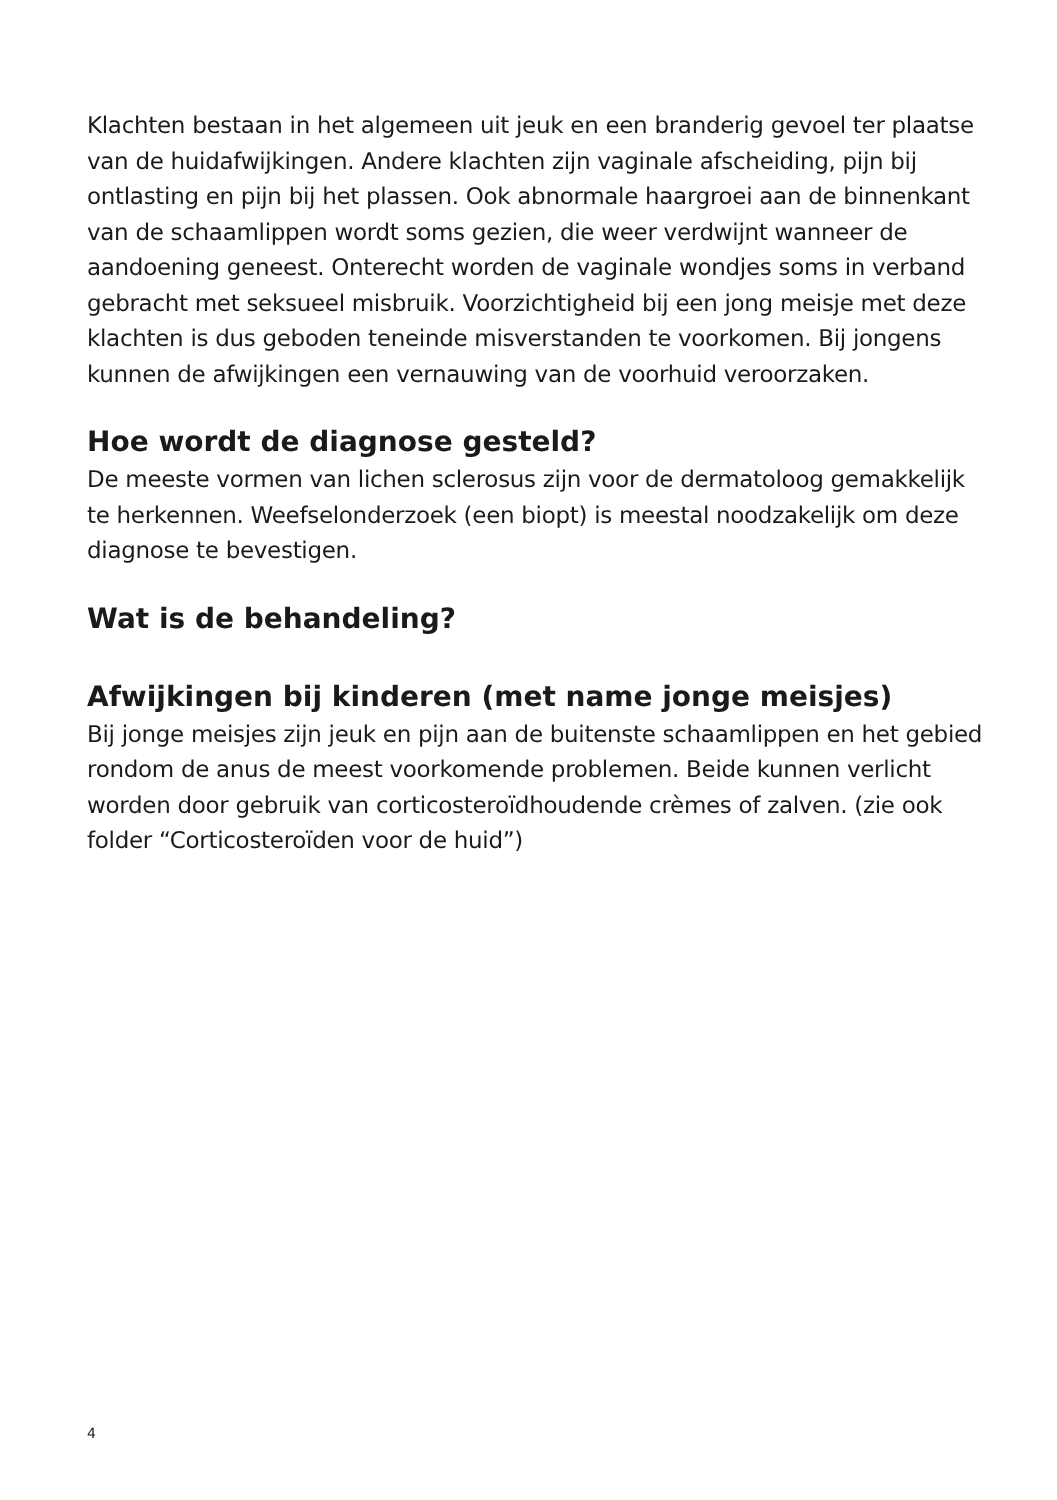Klachten bestaan in het algemeen uit jeuk en een branderig gevoel ter plaatse van de huidafwijkingen. Andere klachten zijn vaginale afscheiding, pijn bij ontlasting en pijn bij het plassen. Ook abnormale haargroei aan de binnenkant van de schaamlippen wordt soms gezien, die weer verdwijnt wanneer de aandoening geneest. Onterecht worden de vaginale wondjes soms in verband gebracht met seksueel misbruik. Voorzichtigheid bij een jong meisje met deze klachten is dus geboden teneinde misverstanden te voorkomen. Bij jongens kunnen de afwijkingen een vernauwing van de voorhuid veroorzaken.
Hoe wordt de diagnose gesteld?
De meeste vormen van lichen sclerosus zijn voor de dermatoloog gemakkelijk te herkennen. Weefselonderzoek (een biopt) is meestal noodzakelijk om deze diagnose te bevestigen.
Wat is de behandeling?
Afwijkingen bij kinderen (met name jonge meisjes)
Bij jonge meisjes zijn jeuk en pijn aan de buitenste schaamlippen en het gebied rondom de anus de meest voorkomende problemen. Beide kunnen verlicht worden door gebruik van corticosteroïdhoudende crèmes of zalven. (zie ook folder “Corticosteroïden voor de huid”)
4